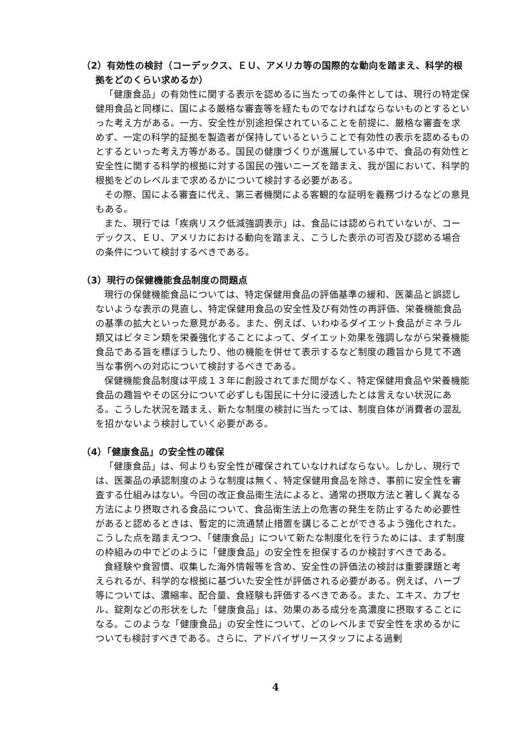（2）有効性の検討（コーデックス、ＥＵ、アメリカ等の国際的な動向を踏まえ、科学的根拠をどのくらい求めるか）
「健康食品」の有効性に関する表示を認めるに当たっての条件としては、現行の特定保健用食品と同様に、国による厳格な審査等を経たものでなければならないものとするといった考え方がある。一方、安全性が別途担保されていることを前提に、厳格な審査を求めず、一定の科学的証拠を製造者が保持しているということで有効性の表示を認めるものとするといった考え方等がある。国民の健康づくりが進展している中で、食品の有効性と安全性に関する科学的根拠に対する国民の強いニーズを踏まえ、我が国において、科学的根拠をどのレベルまで求めるかについて検討する必要がある。
その際、国による審査に代え、第三者機関による客観的な証明を義務づけるなどの意見もある。
また、現行では「疾病リスク低減強調表示」は、食品には認められていないが、コーデックス、ＥＵ、アメリカにおける動向を踏まえ、こうした表示の可否及び認める場合の条件について検討するべきである。
（3）現行の保健機能食品制度の問題点
現行の保健機能食品については、特定保健用食品の評価基準の緩和、医薬品と誤認しないような表示の見直し、特定保健用食品の安全性及び有効性の再評価、栄養機能食品の基準の拡大といった意見がある。また、例えば、いわゆるダイエット食品がミネラル類又はビタミン類を栄養強化することによって、ダイエット効果を強調しながら栄養機能食品である旨を標ぼうしたり、他の機能を併せて表示するなど制度の趣旨から見て不適当な事例への対応について検討するべきである。
保健機能食品制度は平成１３年に創設されてまだ間がなく、特定保健用食品や栄養機能食品の趣旨やその区分について必ずしも国民に十分に浸透したとは言えない状況にある。こうした状況を踏まえ、新たな制度の検討に当たっては、制度自体が消費者の混乱を招かないよう検討していく必要がある。
（4）「健康食品」の安全性の確保
「健康食品」は、何よりも安全性が確保されていなければならない。しかし、現行では、医薬品の承認制度のような制度は無く、特定保健用食品を除き、事前に安全性を審査する仕組みはない。今回の改正食品衛生法によると、通常の摂取方法と著しく異なる方法により摂取される食品について、食品衛生法上の危害の発生を防止するため必要性があると認めるときは、暫定的に流通禁止措置を講じることができるよう強化された。こうした点を踏まえつつ、「健康食品」について新たな制度化を行うためには、まず制度の枠組みの中でどのように「健康食品」の安全性を担保するのか検討すべきである。
食経験や食習慣、収集した海外情報等を含め、安全性の評価法の検討は重要課題と考えられるが、科学的な根拠に基づいた安全性が評価される必要がある。例えば、ハーブ等については、濃縮率、配合量、食経験も評価するべきである。また、エキス、カプセル、錠剤などの形状をした「健康食品」は、効果のある成分を高濃度に摂取することになる。このような「健康食品」の安全性について、どのレベルまで安全性を求めるかについても検討すべきである。さらに、アドバイザリースタッフによる過剰
4